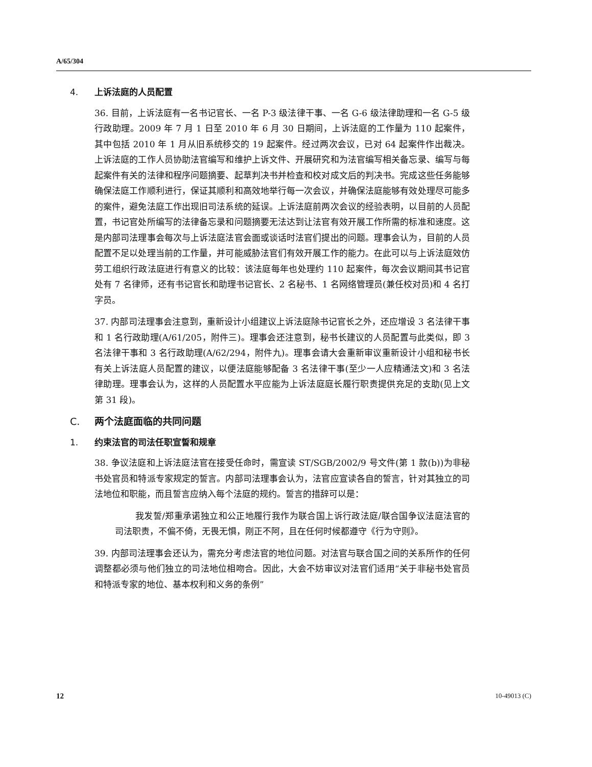A/65/304
4. 上诉法庭的人员配置
36. 目前，上诉法庭有一名书记官长、一名 P-3 级法律干事、一名 G-6 级法律助理和一名 G-5 级行政助理。2009 年 7 月 1 日至 2010 年 6 月 30 日期间，上诉法庭的工作量为 110 起案件，其中包括 2010 年 1 月从旧系统移交的 19 起案件。经过两次会议，已对 64 起案件作出裁决。上诉法庭的工作人员协助法官编写和维护上诉文件、开展研究和为法官编写相关备忘录、编写与每起案件有关的法律和程序问题摘要、起草判决书并检查和校对成文后的判决书。完成这些任务能够确保法庭工作顺利进行，保证其顺利和高效地举行每一次会议，并确保法庭能够有效处理尽可能多的案件，避免法庭工作出现旧司法系统的延误。上诉法庭前两次会议的经验表明，以目前的人员配置，书记官处所编写的法律备忘录和问题摘要无法达到让法官有效开展工作所需的标准和速度。这是内部司法理事会每次与上诉法庭法官会面或谈话时法官们提出的问题。理事会认为，目前的人员配置不足以处理当前的工作量，并可能威胁法官们有效开展工作的能力。在此可以与上诉法庭效仿劳工组织行政法庭进行有意义的比较：该法庭每年也处理约 110 起案件，每次会议期间其书记官处有 7 名律师，还有书记官长和助理书记官长、2 名秘书、1 名网络管理员(兼任校对员)和 4 名打字员。
37. 内部司法理事会注意到，重新设计小组建议上诉法庭除书记官长之外，还应增设 3 名法律干事和 1 名行政助理(A/61/205，附件三)。理事会还注意到，秘书长建议的人员配置与此类似，即 3 名法律干事和 3 名行政助理(A/62/294，附件九)。理事会请大会重新审议重新设计小组和秘书长有关上诉法庭人员配置的建议，以便法庭能够配备 3 名法律干事(至少一人应精通法文)和 3 名法律助理。理事会认为，这样的人员配置水平应能为上诉法庭庭长履行职责提供充足的支助(见上文第 31 段)。
C. 两个法庭面临的共同问题
1. 约束法官的司法任职宣誓和规章
38. 争议法庭和上诉法庭法官在接受任命时，需宣读 ST/SGB/2002/9 号文件(第 1 款(b))为非秘书处官员和特派专家规定的誓言。内部司法理事会认为，法官应宣读各自的誓言，针对其独立的司法地位和职能，而且誓言应纳入每个法庭的规约。誓言的措辞可以是：
我发誓/郑重承诺独立和公正地履行我作为联合国上诉行政法庭/联合国争议法庭法官的司法职责，不偏不倚，无畏无惧，刚正不阿，且在任何时候都遵守《行为守则》。
39. 内部司法理事会还认为，需充分考虑法官的地位问题。对法官与联合国之间的关系所作的任何调整都必须与他们独立的司法地位相吻合。因此，大会不妨审议对法官们适用“关于非秘书处官员和特派专家的地位、基本权利和义务的条例”
12 10-49013 (C)